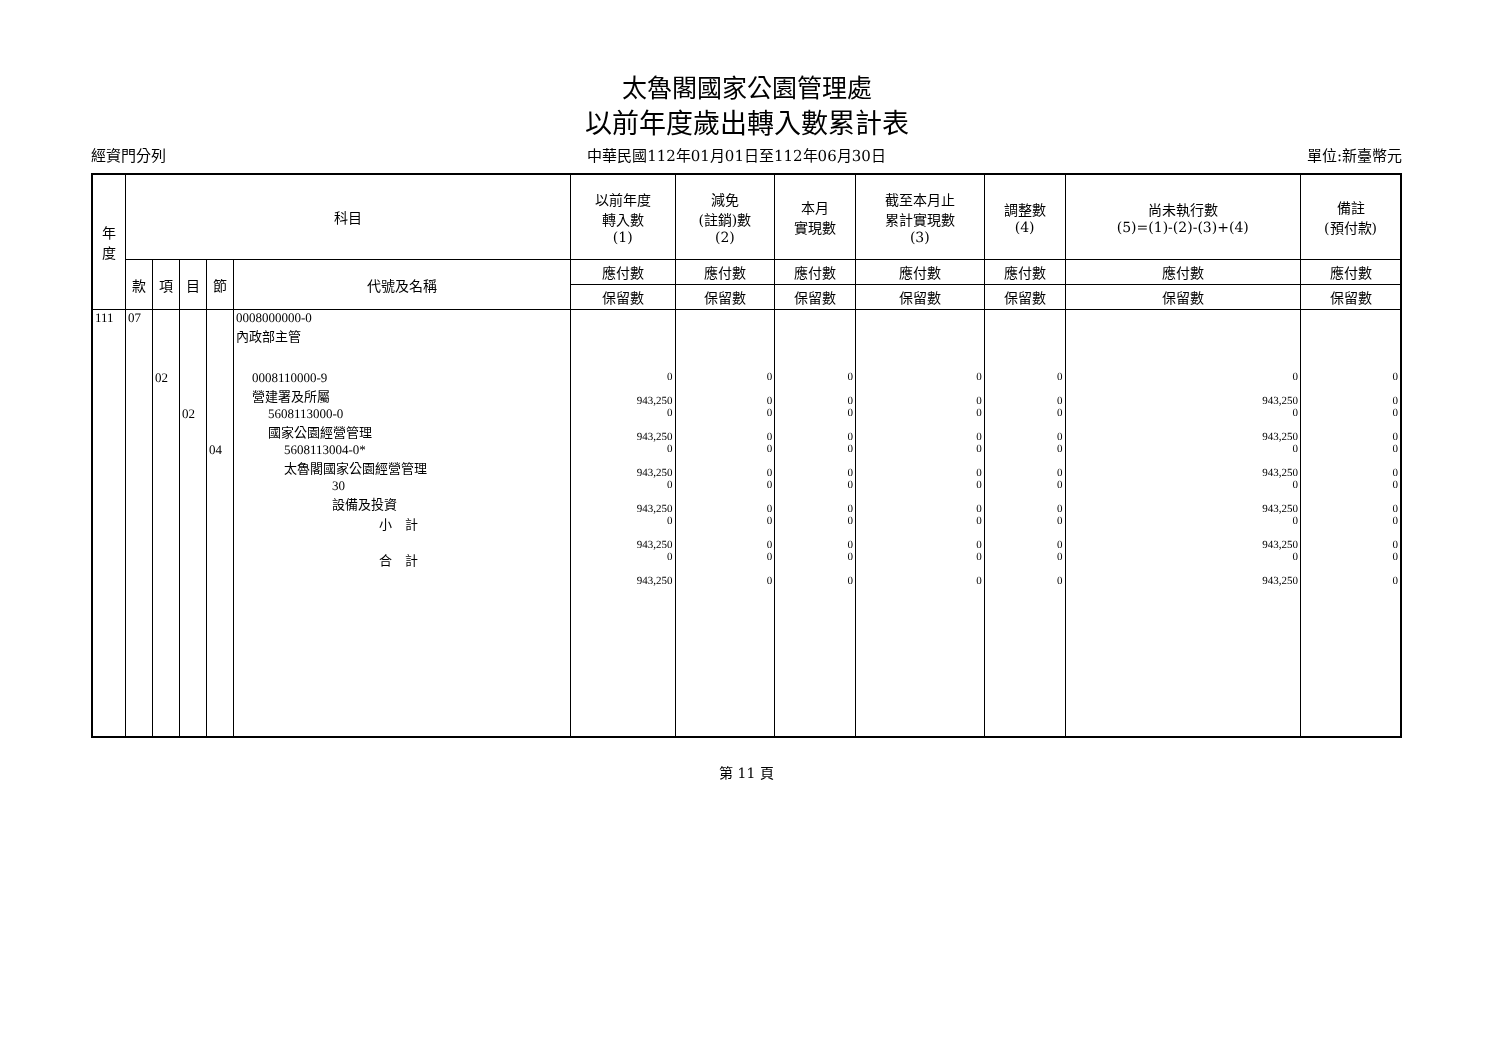太魯閣國家公園管理處
以前年度歲出轉入數累計表
經資門分列 中華民國112年01月01日至112年06月30日 單位:新臺幣元
| 年 度 | 科目 | | | | | 以前年度 轉入數 (1) | 減免 (註銷)數 (2) | 本月 實現數 | 截至本月止 累計實現數 (3) | 調整數 (4) | 尚未執行數 (5)=(1)-(2)-(3)+(4) | 備註 (預付款) |
| --- | --- | --- | --- | --- | --- | --- | --- | --- | --- | --- | --- | --- |
| | 款 | 項 | 目 | 節 | 代號及名稱 | 應付數 | 應付數 | 應付數 | 應付數 | 應付數 | 應付數 | 應付數 |
| | | | | | | 保留數 | 保留數 | 保留數 | 保留數 | 保留數 | 保留數 | 保留數 |
| 111 | 07 | | | | 0008000000-0 內政部主管 | | | | | | | |
| | | 02 | | | 0008110000-9 營建署及所屬 | 0 943,250 | 0 0 | 0 0 | 0 0 | 0 0 | 0 943,250 | 0 0 |
| | | | 02 | | 5608113000-0 國家公園經營管理 | 0 943,250 | 0 0 | 0 0 | 0 0 | 0 0 | 0 943,250 | 0 0 |
| | | | | 04 | 5608113004-0* 太魯閣國家公園經營管理 | 0 943,250 | 0 0 | 0 0 | 0 0 | 0 0 | 0 943,250 | 0 0 |
| | | | | | 30 設備及投資 | 0 943,250 | 0 0 | 0 0 | 0 0 | 0 0 | 0 943,250 | 0 0 |
| | | | | | 小 計 | 0 943,250 | 0 0 | 0 0 | 0 0 | 0 0 | 0 943,250 | 0 0 |
| | | | | | 合 計 | 0 943,250 | 0 0 | 0 0 | 0 0 | 0 0 | 0 943,250 | 0 0 |
第 11 頁